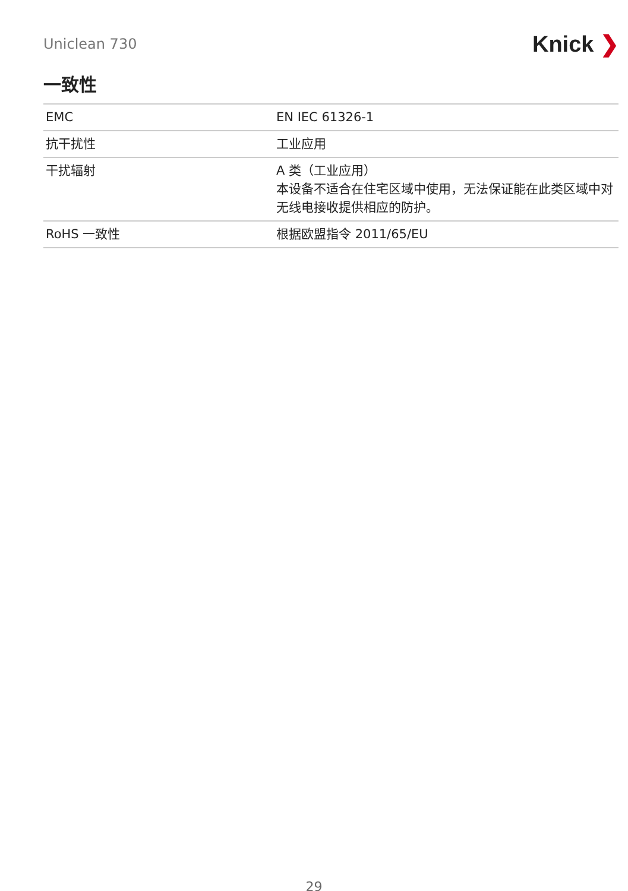Uniclean 730
Knick ❯
一致性
| EMC | EN IEC 61326-1 |
| 抗干扰性 | 工业应用 |
| 干扰辐射 | A 类（工业应用） 本设备不适合在住宅区域中使用，无法保证能在此类区域中对无线电接收提供相应的防护。 |
| RoHS 一致性 | 根据欧盟指令 2011/65/EU |
29